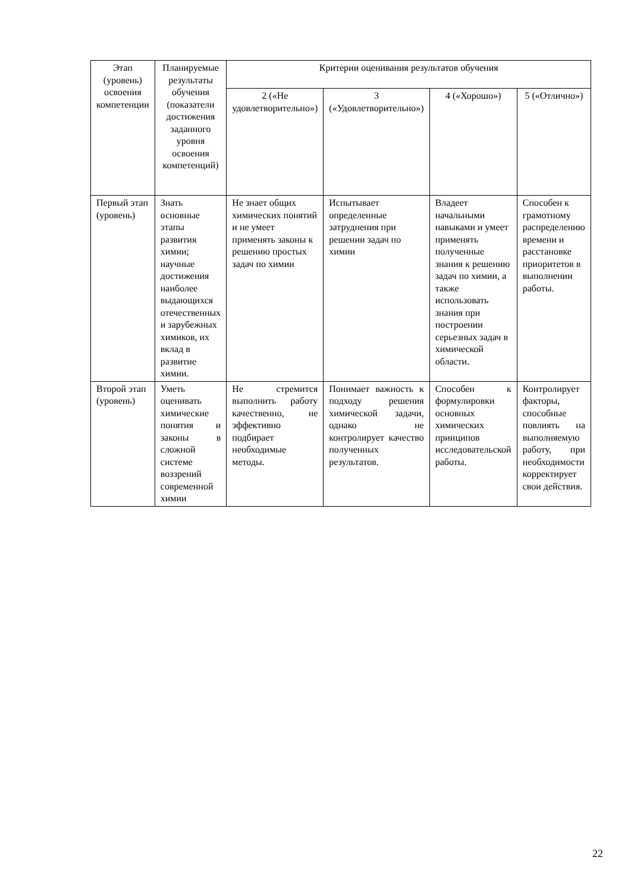| Этап (уровень) освоения компетенции | Планируемые результаты обучения (показатели достижения заданного уровня освоения компетенций) | Критерии оценивания результатов обучения | | | |
| --- | --- | --- | --- | --- | --- |
| | | 2 («Не удовлетворительно») | 3 («Удовлетворительно») | 4 («Хорошо») | 5 («Отлично») |
| Первый этап (уровень) | Знать основные этапы развития химии; научные достижения наиболее выдающихся отечественных и зарубежных химиков, их вклад в развитие химии. | Не знает общих химических понятий и не умеет применять законы к решению простых задач по химии | Испытывает определенные затруднения при решении задач по химии | Владеет начальными навыками и умеет применять полученные знания к решению задач по химии, а также использовать знания при построении серьезных задач в химической области. | Способен к грамотному распределению времени и расстановке приоритетов в выполнении работы. |
| Второй этап (уровень) | Уметь оценивать химические понятия и законы в сложной системе воззрений современной химии | Не стремится выполнить работу качественно, не эффективно подбирает необходимые методы. | Понимает важность к подходу решения химической задачи, однако не контролирует качество полученных результатов. | Способен к формулировки основных химических принципов исследовательской работы. | Контролирует факторы, способные повлиять на выполняемую работу, при необходимости корректирует свои действия. |
22